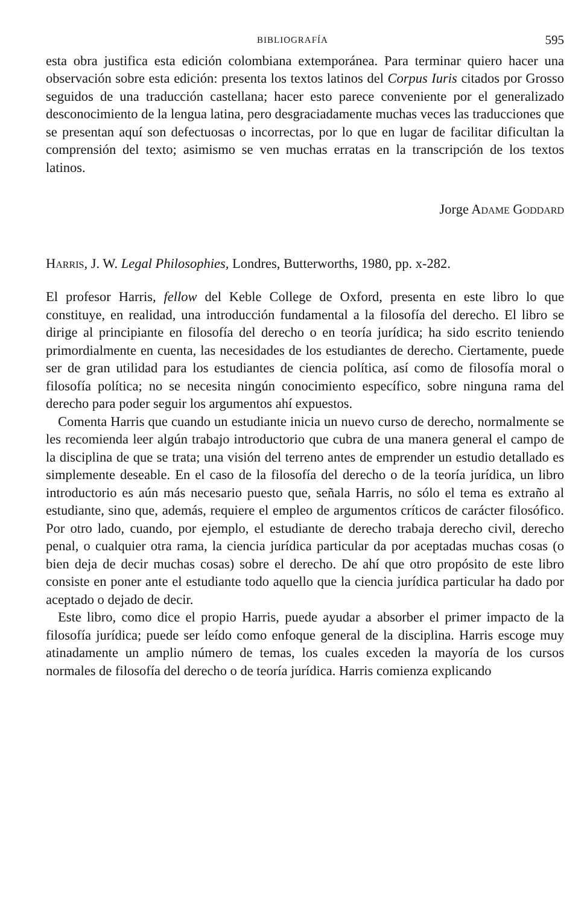BIBLIOGRAFÍA 595
esta obra justifica esta edición colombiana extemporánea. Para terminar quiero hacer una observación sobre esta edición: presenta los textos latinos del Corpus Iuris citados por Grosso seguidos de una traducción castellana; hacer esto parece conveniente por el generalizado desconocimiento de la lengua latina, pero desgraciadamente muchas veces las traducciones que se presentan aquí son defectuosas o incorrectas, por lo que en lugar de facilitar dificultan la comprensión del texto; asimismo se ven muchas erratas en la transcripción de los textos latinos.
Jorge ADAME GODDARD
HARRIS, J. W. Legal Philosophies, Londres, Butterworths, 1980, pp. x-282.
El profesor Harris, fellow del Keble College de Oxford, presenta en este libro lo que constituye, en realidad, una introducción fundamental a la filosofía del derecho. El libro se dirige al principiante en filosofía del derecho o en teoría jurídica; ha sido escrito teniendo primordialmente en cuenta, las necesidades de los estudiantes de derecho. Ciertamente, puede ser de gran utilidad para los estudiantes de ciencia política, así como de filosofía moral o filosofía política; no se necesita ningún conocimiento específico, sobre ninguna rama del derecho para poder seguir los argumentos ahí expuestos.
Comenta Harris que cuando un estudiante inicia un nuevo curso de derecho, normalmente se les recomienda leer algún trabajo introductorio que cubra de una manera general el campo de la disciplina de que se trata; una visión del terreno antes de emprender un estudio detallado es simplemente deseable. En el caso de la filosofía del derecho o de la teoría jurídica, un libro introductorio es aún más necesario puesto que, señala Harris, no sólo el tema es extraño al estudiante, sino que, además, requiere el empleo de argumentos críticos de carácter filosófico. Por otro lado, cuando, por ejemplo, el estudiante de derecho trabaja derecho civil, derecho penal, o cualquier otra rama, la ciencia jurídica particular da por aceptadas muchas cosas (o bien deja de decir muchas cosas) sobre el derecho. De ahí que otro propósito de este libro consiste en poner ante el estudiante todo aquello que la ciencia jurídica particular ha dado por aceptado o dejado de decir.
Este libro, como dice el propio Harris, puede ayudar a absorber el primer impacto de la filosofía jurídica; puede ser leído como enfoque general de la disciplina. Harris escoge muy atinadamente un amplio número de temas, los cuales exceden la mayoría de los cursos normales de filosofía del derecho o de teoría jurídica. Harris comienza explicando